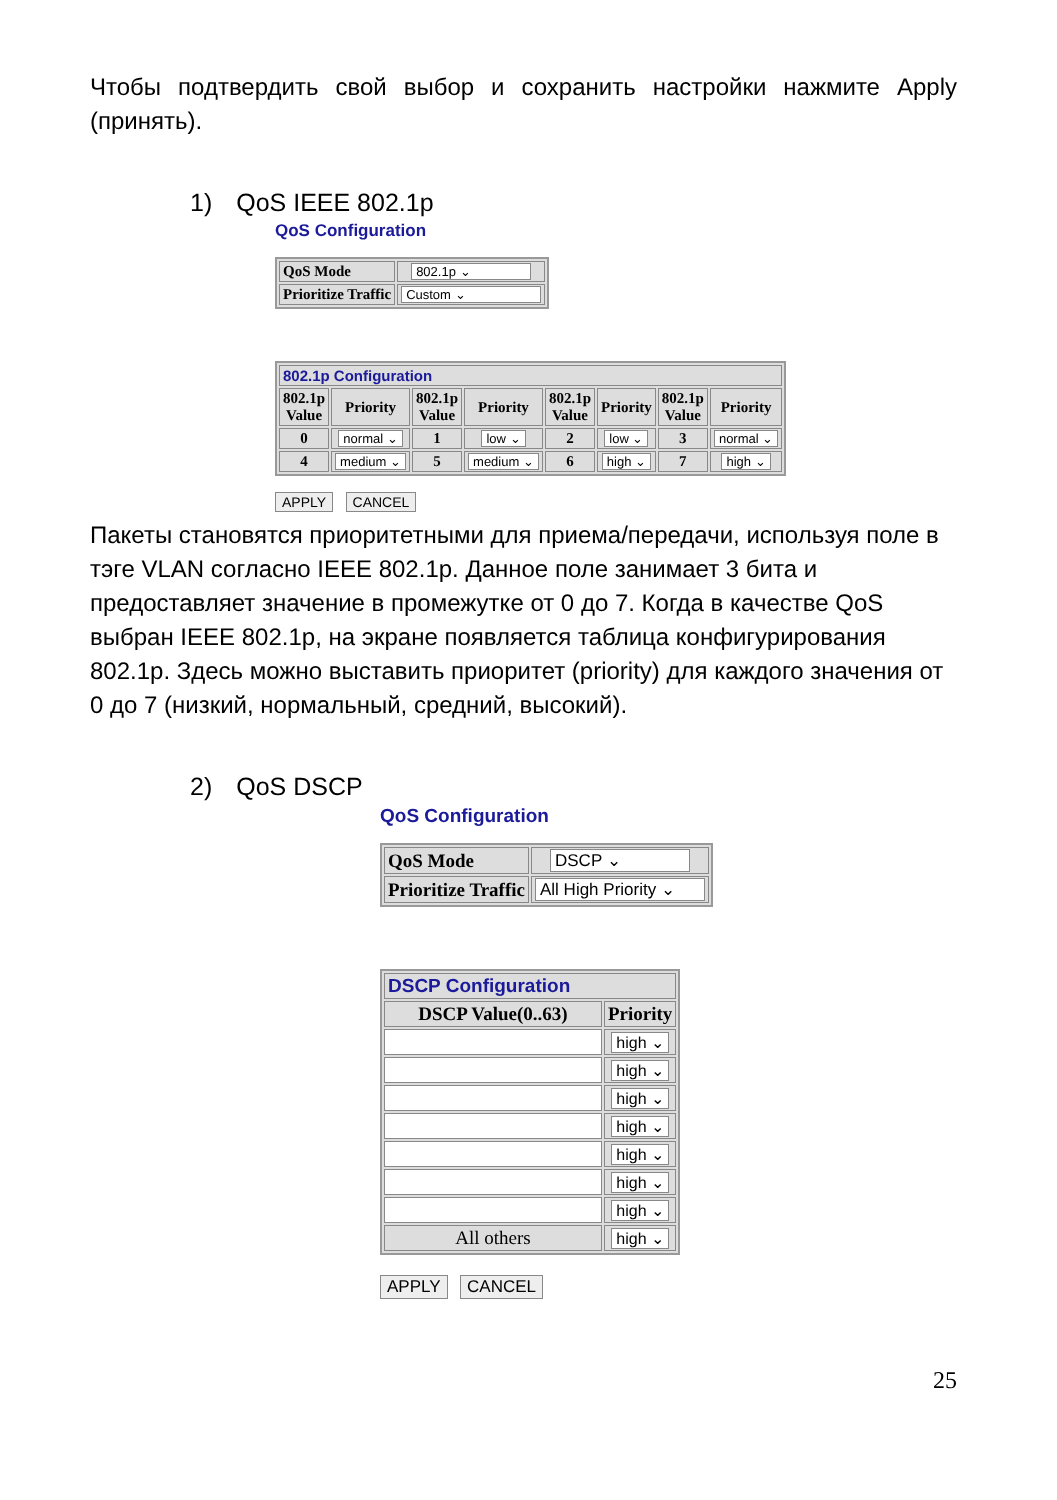Чтобы подтвердить свой выбор и сохранить настройки нажмите Apply (принять).
1) QoS IEEE 802.1p
QoS Configuration
| QoS Mode | 802.1p ⌄ |
| Prioritize Traffic | Custom ⌄ |
| 802.1p Configuration | | | | | | | |
| 802.1p Value | Priority | 802.1p Value | Priority | 802.1p Value | Priority | 802.1p Value | Priority |
| 0 | normal ⌄ | 1 | low ⌄ | 2 | low ⌄ | 3 | normal ⌄ |
| 4 | medium ⌄ | 5 | medium ⌄ | 6 | high ⌄ | 7 | high ⌄ |
APPLY CANCEL
Пакеты становятся приоритетными для приема/передачи, используя поле в тэге VLAN согласно IEEE 802.1p. Данное поле занимает 3 бита и предоставляет значение в промежутке от 0 до 7. Когда в качестве QoS выбран IEEE 802.1p, на экране появляется таблица конфигурирования 802.1p. Здесь можно выставить приоритет (priority) для каждого значения от 0 до 7 (низкий, нормальный, средний, высокий).
2) QoS DSCP
QoS Configuration
| QoS Mode | DSCP ⌄ |
| Prioritize Traffic | All High Priority ⌄ |
| DSCP Configuration | |
| DSCP Value(0..63) | Priority |
| | high ⌄ |
| | high ⌄ |
| | high ⌄ |
| | high ⌄ |
| | high ⌄ |
| | high ⌄ |
| | high ⌄ |
| All others | high ⌄ |
APPLY CANCEL
25